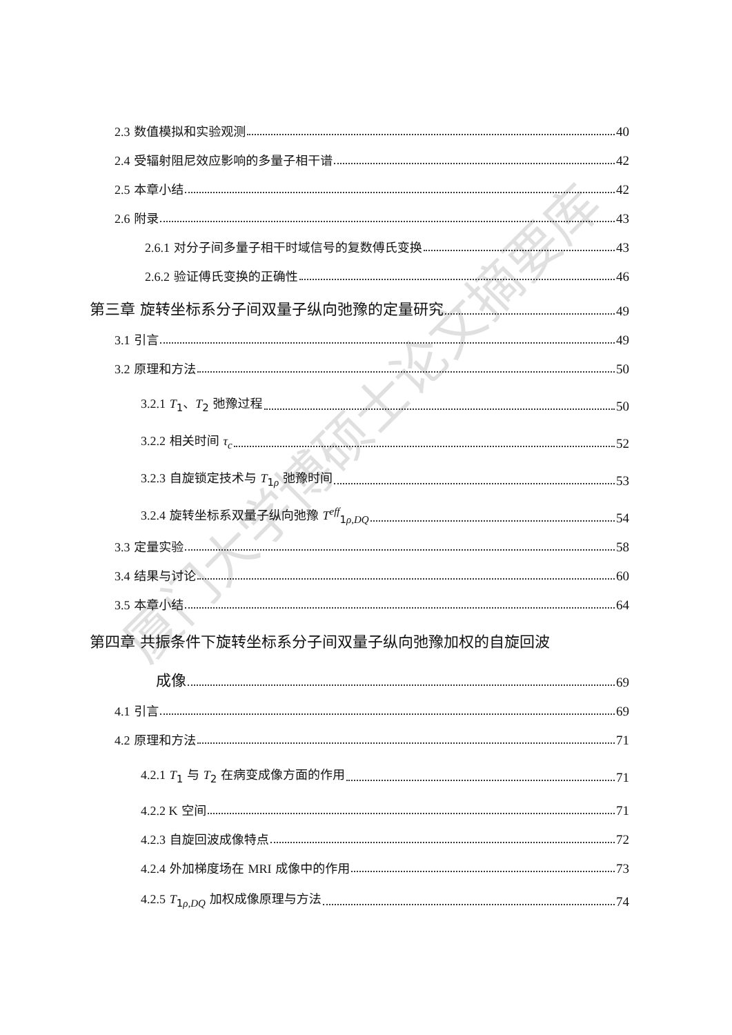2.3 数值模拟和实验观测 40
2.4 受辐射阻尼效应影响的多量子相干谱 42
2.5 本章小结 42
2.6 附录 43
2.6.1 对分子间多量子相干时域信号的复数傅氏变换 43
2.6.2 验证傅氏变换的正确性 46
第三章 旋转坐标系分子间双量子纵向弛豫的定量研究 49
3.1 引言 49
3.2 原理和方法 50
3.2.1 T<sub>1</sub>、T<sub>2</sub> 弛豫过程 50
3.2.2 相关时间 τ<sub>c</sub> 52
3.2.3 自旋锁定技术与 T<sub>1ρ</sub> 弛豫时间 53
3.2.4 旋转坐标系双量子纵向弛豫 T<sup>eff</sup><sub>1ρ,DQ</sub> 54
3.3 定量实验 58
3.4 结果与讨论 60
3.5 本章小结 64
第四章 共振条件下旋转坐标系分子间双量子纵向弛豫加权的自旋回波
成像 69
4.1 引言 69
4.2 原理和方法 71
4.2.1 T<sub>1</sub> 与 T<sub>2</sub> 在病变成像方面的作用 71
4.2.2 K 空间 71
4.2.3 自旋回波成像特点 72
4.2.4 外加梯度场在 MRI 成像中的作用 73
4.2.5 T<sub>1ρ,DQ</sub> 加权成像原理与方法 74
厦门大学博硕士论文摘要库